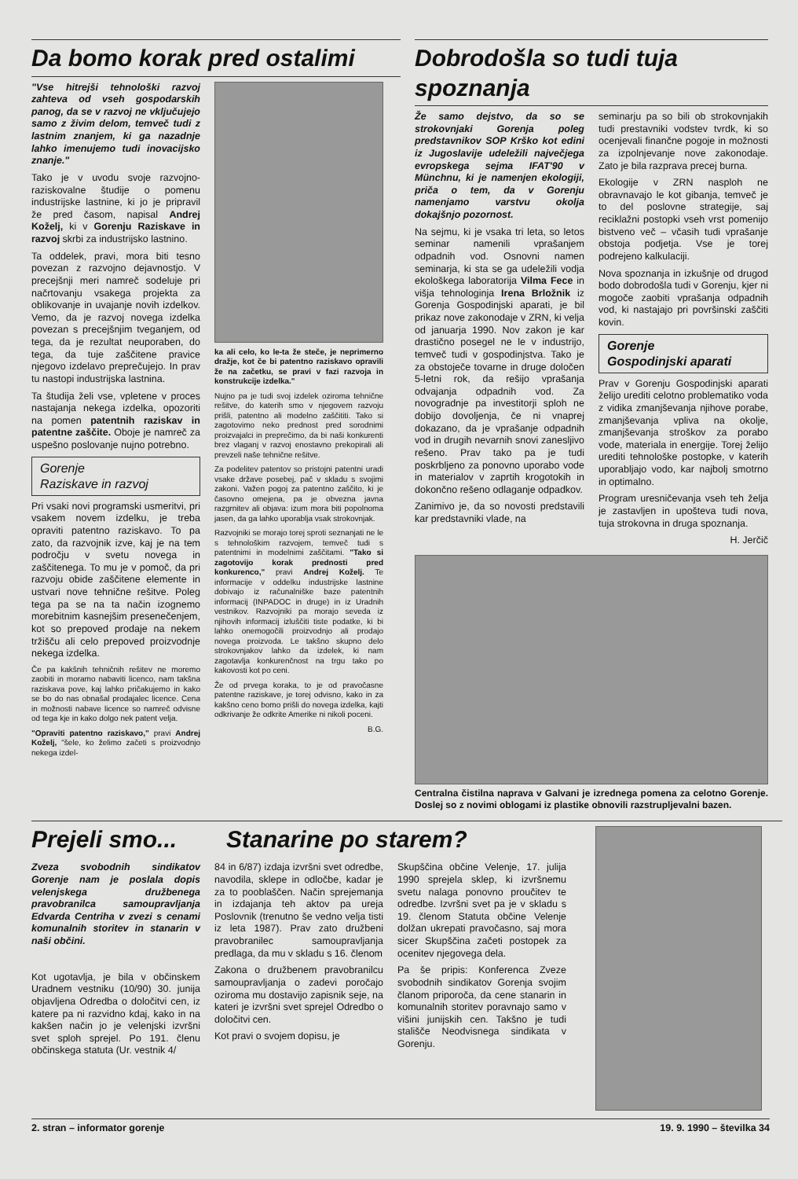Da bomo korak pred ostalimi
"Vse hitrejši tehnološki razvoj zahteva od vseh gospodarskih panog, da se v razvoj ne vključujejo samo z živim delom, temveč tudi z lastnim znanjem, ki ga nazadnje lahko imenujemo tudi inovacijsko znanje."
Tako je v uvodu svoje razvojno-raziskovalne študije o pomenu industrijske lastnine, ki jo je pripravil že pred časom, napisal Andrej Koželj, ki v Gorenju Raziskave in razvoj skrbi za industrijsko lastnino.
Ta oddelek, pravi, mora biti tesno povezan z razvojno dejavnostjo. V precejšnji meri namreč sodeluje pri načrtovanju vsakega projekta za oblikovanje in uvajanje novih izdelkov. Vemo, da je razvoj novega izdelka povezan s precejšnjim tveganjem, od tega, da je rezultat neuporaben, do tega, da tuje zaščitene pravice njegovo izdelavo preprečujejo. In prav tu nastopi industrijska lastnina.
Ta študija želi vse, vpletene v proces nastajanja nekega izdelka, opozoriti na pomen patentnih raziskav in patentne zaščite. Oboje je namreč za uspešno poslovanje nujno potrebno.
Gorenje
Raziskave in razvoj
Pri vsaki novi programski usmeritvi, pri vsakem novem izdelku, je treba opraviti patentno raziskavo. To pa zato, da razvojnik izve, kaj je na tem področju v svetu novega in zaščitenega. To mu je v pomoč, da pri razvoju obide zaščitene elemente in ustvari nove tehnične rešitve. Poleg tega pa se na ta način izognemo morebitnim kasnejšim presenečenjem, kot so prepoved prodaje na nekem tržišču ali celo prepoved proizvodnje nekega izdelka.
Če pa kakšnih tehničnih rešitev ne moremo zaobiti in moramo nabaviti licenco, nam takšna raziskava pove, kaj lahko pričakujemo in kako se bo do nas obnašal prodajalec licence. Cena in možnosti nabave licence so namreč odvisne od tega kje in kako dolgo nek patent velja.
"Opraviti patentno raziskavo," pravi Andrej Koželj, "šele, ko želimo začeti s proizvodnjo nekega izdel-
ka ali celo, ko le-ta že steče, je neprimerno dražje, kot če bi patentno raziskavo opravili že na začetku, se pravi v fazi razvoja in konstrukcije izdelka."
Nujno pa je tudi svoj izdelek oziroma tehnične rešitve, do katerih smo v njegovem razvoju prišli, patentno ali modelno zaščititi. Tako si zagotovimo neko prednost pred sorodnimi proizvajalci in preprečimo, da bi naši konkurenti brez vlaganj v razvoj enostavno prekopirali ali prevzeli naše tehnične rešitve.
Za podelitev patentov so pristojni patentni uradi vsake države posebej, pač v skladu s svojimi zakoni. Važen pogoj za patentno zaščito, ki je časovno omejena, pa je obvezna javna razgrnitev ali objava: izum mora biti popolnoma jasen, da ga lahko uporablja vsak strokovnjak.
Razvojniki se morajo torej sproti seznanjati ne le s tehnološkim razvojem, temveč tudi s patentnimi in modelnimi zaščitami. "Tako si zagotovijo korak prednosti pred konkurenco," pravi Andrej Koželj. Te informacije v oddelku industrijske lastnine dobivajo iz računalniške baze patentnih informacij (INPADOC in druge) in iz Uradnih vestnikov. Razvojniki pa morajo seveda iz njihovih informacij izluščiti tiste podatke, ki bi lahko onemogočili proizvodnjo ali prodajo novega proizvoda. Le takšno skupno delo strokovnjakov lahko da izdelek, ki nam zagotavlja konkurenčnost na trgu tako po kakovosti kot po ceni.
Že od prvega koraka, to je od pravočasne patentne raziskave, je torej odvisno, kako in za kakšno ceno bomo prišli do novega izdelka, kajti odkrivanje že odkrite Amerike ni nikoli poceni.
B.G.
Dobrodošla so tudi tuja spoznanja
Že samo dejstvo, da so se strokovnjaki Gorenja poleg predstavnikov SOP Krško kot edini iz Jugoslavije udeležili največjega evropskega sejma IFAT'90 v Münchnu, ki je namenjen ekologiji, priča o tem, da v Gorenju namenjamo varstvu okolja dokajšnjo pozornost.
Na sejmu, ki je vsaka tri leta, so letos seminar namenili vprašanjem odpadnih vod. Osnovni namen seminarja, ki sta se ga udeležili vodja ekološkega laboratorija Vilma Fece in višja tehnologinja Irena Brložnik iz Gorenja Gospodinjski aparati, je bil prikaz nove zakonodaje v ZRN, ki velja od januarja 1990. Nov zakon je kar drastično posegel ne le v industrijo, temveč tudi v gospodinjstva. Tako je za obstoječe tovarne in druge določen 5-letni rok, da rešijo vprašanja odvajanja odpadnih vod. Za novogradnje pa investitorji sploh ne dobijo dovoljenja, če ni vnaprej dokazano, da je vprašanje odpadnih vod in drugih nevarnih snovi zanesljivo rešeno. Prav tako pa je tudi poskrbljeno za ponovno uporabo vode in materialov v zaprtih krogotokih in dokončno rešeno odlaganje odpadkov.
Zanimivo je, da so novosti predstavili kar predstavniki vlade, na
seminarju pa so bili ob strokovnjakih tudi prestavniki vodstev tvrdk, ki so ocenjevali finančne pogoje in možnosti za izpolnjevanje nove zakonodaje. Zato je bila razprava precej burna.
Ekologije v ZRN nasploh ne obravnavajo le kot gibanja, temveč je to del poslovne strategije, saj reciklažni postopki vseh vrst pomenijo bistveno več – včasih tudi vprašanje obstoja podjetja. Vse je torej podrejeno kalkulaciji.
Nova spoznanja in izkušnje od drugod bodo dobrodošla tudi v Gorenju, kjer ni mogoče zaobiti vprašanja odpadnih vod, ki nastajajo pri površinski zaščiti kovin.
Gorenje
Gospodinjski aparati
Prav v Gorenju Gospodinjski aparati želijo urediti celotno problematiko voda z vidika zmanjševanja njihove porabe, zmanjševanja vpliva na okolje, zmanjševanja stroškov za porabo vode, materiala in energije. Torej želijo urediti tehnološke postopke, v katerih uporabljajo vodo, kar najbolj smotrno in optimalno.
Program uresničevanja vseh teh želja je zastavljen in upošteva tudi nova, tuja strokovna in druga spoznanja.
H. Jerčič
Centralna čistilna naprava v Galvani je izrednega pomena za celotno Gorenje. Doslej so z novimi oblogami iz plastike obnovili razstrupljevalni bazen.
Prejeli smo...
Stanarine po starem?
Zveza svobodnih sindikatov Gorenje nam je poslala dopis velenjskega družbenega pravobranilca samoupravljanja Edvarda Centriha v zvezi s cenami komunalnih storitev in stanarin v naši občini.
Kot ugotavlja, je bila v občinskem Uradnem vestniku (10/90) 30. junija objavljena Odredba o določitvi cen, iz katere pa ni razvidno kdaj, kako in na kakšen način jo je velenjski izvršni svet sploh sprejel. Po 191. členu občinskega statuta (Ur. vestnik 4/
84 in 6/87) izdaja izvršni svet odredbe, navodila, sklepe in odločbe, kadar je za to pooblaščen. Način sprejemanja in izdajanja teh aktov pa ureja Poslovnik (trenutno še vedno velja tisti iz leta 1987). Prav zato družbeni pravobranilec samoupravljanja predlaga, da mu v skladu s 16. členom
Zakona o družbenem pravobranilcu samoupravljanja o zadevi poročajo oziroma mu dostavijo zapisnik seje, na kateri je izvršni svet sprejel Odredbo o določitvi cen.
Kot pravi o svojem dopisu, je
Skupščina občine Velenje, 17. julija 1990 sprejela sklep, ki izvršnemu svetu nalaga ponovno proučitev te odredbe. Izvršni svet pa je v skladu s 19. členom Statuta občine Velenje dolžan ukrepati pravočasno, saj mora sicer Skupščina začeti postopek za ocenitev njegovega dela.
Pa še pripis: Konferenca Zveze svobodnih sindikatov Gorenja svojim članom priporoča, da cene stanarin in komunalnih storitev poravnajo samo v višini junijskih cen. Takšno je tudi stališče Neodvisnega sindikata v Gorenju.
2. stran – informator gorenje 19. 9. 1990 – številka 34